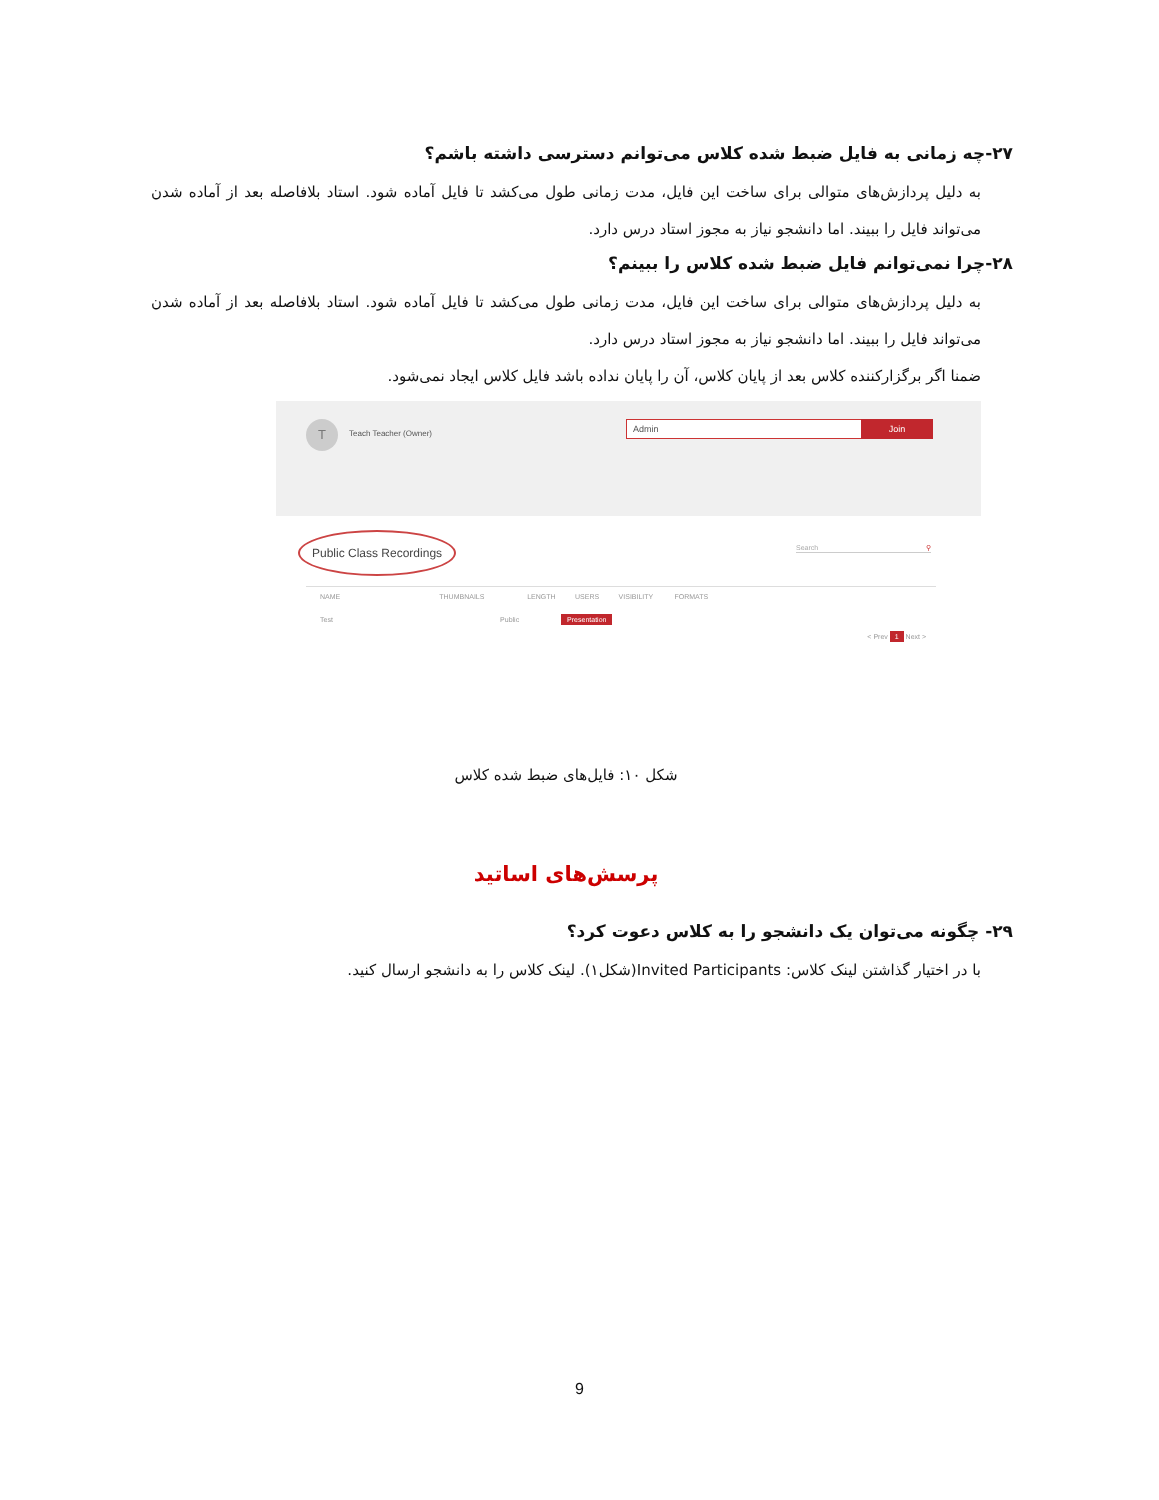۲۷-چه زمانی به فایل ضبط شده کلاس می‌توانم دسترسی داشته باشم؟
به دلیل پردازش‌های متوالی برای ساخت این فایل، مدت زمانی طول می‌کشد تا فایل آماده شود. استاد بلافاصله بعد از آماده شدن می‌تواند فایل را ببیند. اما دانشجو نیاز به مجوز استاد درس دارد.
۲۸-چرا نمی‌توانم فایل ضبط شده کلاس را ببینم؟
به دلیل پردازش‌های متوالی برای ساخت این فایل، مدت زمانی طول می‌کشد تا فایل آماده شود. استاد بلافاصله بعد از آماده شدن می‌تواند فایل را ببیند. اما دانشجو نیاز به مجوز استاد درس دارد.
ضمنا اگر برگزارکننده کلاس بعد از پایان کلاس، آن را پایان نداده باشد فایل کلاس ایجاد نمی‌شود.
T Teach Teacher (Owner)
Admin Join
Public Class Recordings
Search ⚲
NAME THUMBNAILS LENGTH USERS VISIBILITY FORMATS
Test Public Presentation
< Prev 1 Next >
شکل ۱۰: فایل‌های ضبط شده کلاس
پرسش‌های اساتید
۲۹- چگونه می‌توان یک دانشجو را به کلاس دعوت کرد؟
با در اختیار گذاشتن لینک کلاس: Invited Participants(شکل۱). لینک کلاس را به دانشجو ارسال کنید.
9